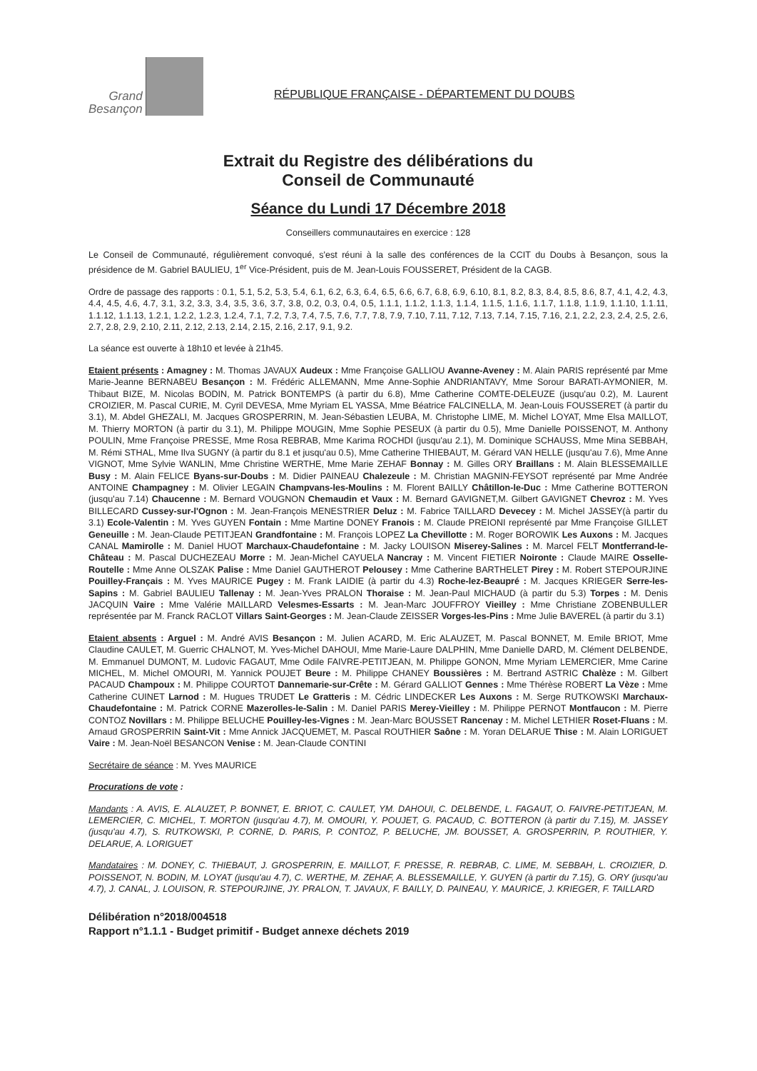Grand
Besançon
RÉPUBLIQUE FRANÇAISE - DÉPARTEMENT DU DOUBS
Extrait du Registre des délibérations du
Conseil de Communauté
Séance du Lundi 17 Décembre 2018
Conseillers communautaires en exercice : 128
Le Conseil de Communauté, régulièrement convoqué, s'est réuni à la salle des conférences de la CCIT du Doubs à Besançon, sous la présidence de M. Gabriel BAULIEU, 1<sup>er</sup> Vice-Président, puis de M. Jean-Louis FOUSSERET, Président de la CAGB.
Ordre de passage des rapports : 0.1, 5.1, 5.2, 5.3, 5.4, 6.1, 6.2, 6.3, 6.4, 6.5, 6.6, 6.7, 6.8, 6.9, 6.10, 8.1, 8.2, 8.3, 8.4, 8.5, 8.6, 8.7, 4.1, 4.2, 4.3, 4.4, 4.5, 4.6, 4.7, 3.1, 3.2, 3.3, 3.4, 3.5, 3.6, 3.7, 3.8, 0.2, 0.3, 0.4, 0.5, 1.1.1, 1.1.2, 1.1.3, 1.1.4, 1.1.5, 1.1.6, 1.1.7, 1.1.8, 1.1.9, 1.1.10, 1.1.11, 1.1.12, 1.1.13, 1.2.1, 1.2.2, 1.2.3, 1.2.4, 7.1, 7.2, 7.3, 7.4, 7.5, 7.6, 7.7, 7.8, 7.9, 7.10, 7.11, 7.12, 7.13, 7.14, 7.15, 7.16, 2.1, 2.2, 2.3, 2.4, 2.5, 2.6, 2.7, 2.8, 2.9, 2.10, 2.11, 2.12, 2.13, 2.14, 2.15, 2.16, 2.17, 9.1, 9.2.
La séance est ouverte à 18h10 et levée à 21h45.
Etaient présents : Amagney : M. Thomas JAVAUX Audeux : Mme Françoise GALLIOU Avanne-Aveney : M. Alain PARIS représenté par Mme Marie-Jeanne BERNABEU Besançon : M. Frédéric ALLEMANN, Mme Anne-Sophie ANDRIANTAVY, Mme Sorour BARATI-AYMONIER, M. Thibaut BIZE, M. Nicolas BODIN, M. Patrick BONTEMPS (à partir du 6.8), Mme Catherine COMTE-DELEUZE (jusqu'au 0.2), M. Laurent CROIZIER, M. Pascal CURIE, M. Cyril DEVESA, Mme Myriam EL YASSA, Mme Béatrice FALCINELLA, M. Jean-Louis FOUSSERET (à partir du 3.1), M. Abdel GHEZALI, M. Jacques GROSPERRIN, M. Jean-Sébastien LEUBA, M. Christophe LIME, M. Michel LOYAT, Mme Elsa MAILLOT, M. Thierry MORTON (à partir du 3.1), M. Philippe MOUGIN, Mme Sophie PESEUX (à partir du 0.5), Mme Danielle POISSENOT, M. Anthony POULIN, Mme Françoise PRESSE, Mme Rosa REBRAB, Mme Karima ROCHDI (jusqu'au 2.1), M. Dominique SCHAUSS, Mme Mina SEBBAH, M. Rémi STHAL, Mme Ilva SUGNY (à partir du 8.1 et jusqu'au 0.5), Mme Catherine THIEBAUT, M. Gérard VAN HELLE (jusqu'au 7.6), Mme Anne VIGNOT, Mme Sylvie WANLIN, Mme Christine WERTHE, Mme Marie ZEHAF Bonnay : M. Gilles ORY Braillans : M. Alain BLESSEMAILLE Busy : M. Alain FELICE Byans-sur-Doubs : M. Didier PAINEAU Chalezeule : M. Christian MAGNIN-FEYSOT représenté par Mme Andrée ANTOINE Champagney : M. Olivier LEGAIN Champvans-les-Moulins : M. Florent BAILLY Châtillon-le-Duc : Mme Catherine BOTTERON (jusqu'au 7.14) Chaucenne : M. Bernard VOUGNON Chemaudin et Vaux : M. Bernard GAVIGNET,M. Gilbert GAVIGNET Chevroz : M. Yves BILLECARD Cussey-sur-l'Ognon : M. Jean-François MENESTRIER Deluz : M. Fabrice TAILLARD Devecey : M. Michel JASSEY(à partir du 3.1) Ecole-Valentin : M. Yves GUYEN Fontain : Mme Martine DONEY Franois : M. Claude PREIONI représenté par Mme Françoise GILLET Geneuille : M. Jean-Claude PETITJEAN Grandfontaine : M. François LOPEZ La Chevillotte : M. Roger BOROWIK Les Auxons : M. Jacques CANAL Mamirolle : M. Daniel HUOT Marchaux-Chaudefontaine : M. Jacky LOUISON Miserey-Salines : M. Marcel FELT Montferrand-le-Château : M. Pascal DUCHEZEAU Morre : M. Jean-Michel CAYUELA Nancray : M. Vincent FIETIER Noironte : Claude MAIRE Osselle-Routelle : Mme Anne OLSZAK Palise : Mme Daniel GAUTHEROT Pelousey : Mme Catherine BARTHELET Pirey : M. Robert STEPOURJINE Pouilley-Français : M. Yves MAURICE Pugey : M. Frank LAIDIE (à partir du 4.3) Roche-lez-Beaupré : M. Jacques KRIEGER Serre-les-Sapins : M. Gabriel BAULIEU Tallenay : M. Jean-Yves PRALON Thoraise : M. Jean-Paul MICHAUD (à partir du 5.3) Torpes : M. Denis JACQUIN Vaire : Mme Valérie MAILLARD Velesmes-Essarts : M. Jean-Marc JOUFFROY Vieilley : Mme Christiane ZOBENBULLER représentée par M. Franck RACLOT Villars Saint-Georges : M. Jean-Claude ZEISSER Vorges-les-Pins : Mme Julie BAVEREL (à partir du 3.1)
Etaient absents : Arguel : M. André AVIS Besançon : M. Julien ACARD, M. Eric ALAUZET, M. Pascal BONNET, M. Emile BRIOT, Mme Claudine CAULET, M. Guerric CHALNOT, M. Yves-Michel DAHOUI, Mme Marie-Laure DALPHIN, Mme Danielle DARD, M. Clément DELBENDE, M. Emmanuel DUMONT, M. Ludovic FAGAUT, Mme Odile FAIVRE-PETITJEAN, M. Philippe GONON, Mme Myriam LEMERCIER, Mme Carine MICHEL, M. Michel OMOURI, M. Yannick POUJET Beure : M. Philippe CHANEY Boussières : M. Bertrand ASTRIC Chalèze : M. Gilbert PACAUD Champoux : M. Philippe COURTOT Dannemarie-sur-Crête : M. Gérard GALLIOT Gennes : Mme Thérèse ROBERT La Vèze : Mme Catherine CUINET Larnod : M. Hugues TRUDET Le Gratteris : M. Cédric LINDECKER Les Auxons : M. Serge RUTKOWSKI Marchaux-Chaudefontaine : M. Patrick CORNE Mazerolles-le-Salin : M. Daniel PARIS Merey-Vieilley : M. Philippe PERNOT Montfaucon : M. Pierre CONTOZ Novillars : M. Philippe BELUCHE Pouilley-les-Vignes : M. Jean-Marc BOUSSET Rancenay : M. Michel LETHIER Roset-Fluans : M. Arnaud GROSPERRIN Saint-Vit : Mme Annick JACQUEMET, M. Pascal ROUTHIER Saône : M. Yoran DELARUE Thise : M. Alain LORIGUET Vaire : M. Jean-Noël BESANCON Venise : M. Jean-Claude CONTINI
Secrétaire de séance : M. Yves MAURICE
Procurations de vote :
Mandants : A. AVIS, E. ALAUZET, P. BONNET, E. BRIOT, C. CAULET, YM. DAHOUI, C. DELBENDE, L. FAGAUT, O. FAIVRE-PETITJEAN, M. LEMERCIER, C. MICHEL, T. MORTON (jusqu'au 4.7), M. OMOURI, Y. POUJET, G. PACAUD, C. BOTTERON (à partir du 7.15), M. JASSEY (jusqu'au 4.7), S. RUTKOWSKI, P. CORNE, D. PARIS, P. CONTOZ, P. BELUCHE, JM. BOUSSET, A. GROSPERRIN, P. ROUTHIER, Y. DELARUE, A. LORIGUET
Mandataires : M. DONEY, C. THIEBAUT, J. GROSPERRIN, E. MAILLOT, F. PRESSE, R. REBRAB, C. LIME, M. SEBBAH, L. CROIZIER, D. POISSENOT, N. BODIN, M. LOYAT (jusqu'au 4.7), C. WERTHE, M. ZEHAF, A. BLESSEMAILLE, Y. GUYEN (à partir du 7.15), G. ORY (jusqu'au 4.7), J. CANAL, J. LOUISON, R. STEPOURJINE, JY. PRALON, T. JAVAUX, F. BAILLY, D. PAINEAU, Y. MAURICE, J. KRIEGER, F. TAILLARD
Délibération n°2018/004518
Rapport n°1.1.1 - Budget primitif - Budget annexe déchets 2019